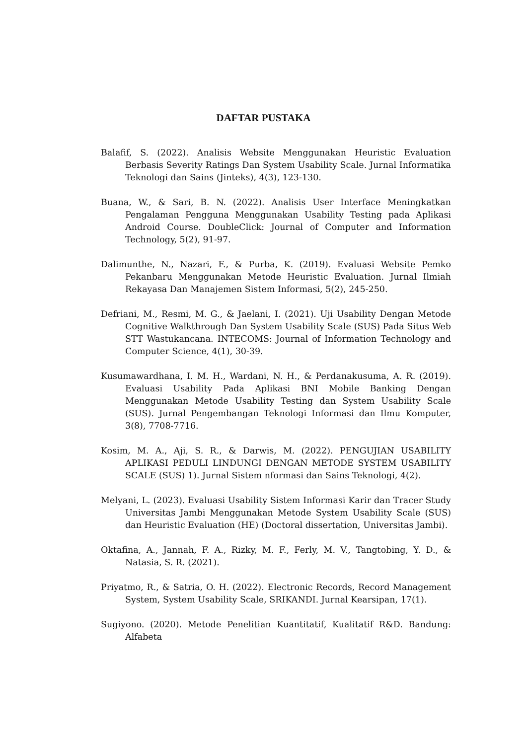DAFTAR PUSTAKA
Balafif, S. (2022). Analisis Website Menggunakan Heuristic Evaluation Berbasis Severity Ratings Dan System Usability Scale. Jurnal Informatika Teknologi dan Sains (Jinteks), 4(3), 123-130.
Buana, W., & Sari, B. N. (2022). Analisis User Interface Meningkatkan Pengalaman Pengguna Menggunakan Usability Testing pada Aplikasi Android Course. DoubleClick: Journal of Computer and Information Technology, 5(2), 91-97.
Dalimunthe, N., Nazari, F., & Purba, K. (2019). Evaluasi Website Pemko Pekanbaru Menggunakan Metode Heuristic Evaluation. Jurnal Ilmiah Rekayasa Dan Manajemen Sistem Informasi, 5(2), 245-250.
Defriani, M., Resmi, M. G., & Jaelani, I. (2021). Uji Usability Dengan Metode Cognitive Walkthrough Dan System Usability Scale (SUS) Pada Situs Web STT Wastukancana. INTECOMS: Journal of Information Technology and Computer Science, 4(1), 30-39.
Kusumawardhana, I. M. H., Wardani, N. H., & Perdanakusuma, A. R. (2019). Evaluasi Usability Pada Aplikasi BNI Mobile Banking Dengan Menggunakan Metode Usability Testing dan System Usability Scale (SUS). Jurnal Pengembangan Teknologi Informasi dan Ilmu Komputer, 3(8), 7708-7716.
Kosim, M. A., Aji, S. R., & Darwis, M. (2022). PENGUJIAN USABILITY APLIKASI PEDULI LINDUNGI DENGAN METODE SYSTEM USABILITY SCALE (SUS) 1). Jurnal Sistem nformasi dan Sains Teknologi, 4(2).
Melyani, L. (2023). Evaluasi Usability Sistem Informasi Karir dan Tracer Study Universitas Jambi Menggunakan Metode System Usability Scale (SUS) dan Heuristic Evaluation (HE) (Doctoral dissertation, Universitas Jambi).
Oktafina, A., Jannah, F. A., Rizky, M. F., Ferly, M. V., Tangtobing, Y. D., & Natasia, S. R. (2021).
Priyatmo, R., & Satria, O. H. (2022). Electronic Records, Record Management System, System Usability Scale, SRIKANDI. Jurnal Kearsipan, 17(1).
Sugiyono. (2020). Metode Penelitian Kuantitatif, Kualitatif R&D. Bandung: Alfabeta